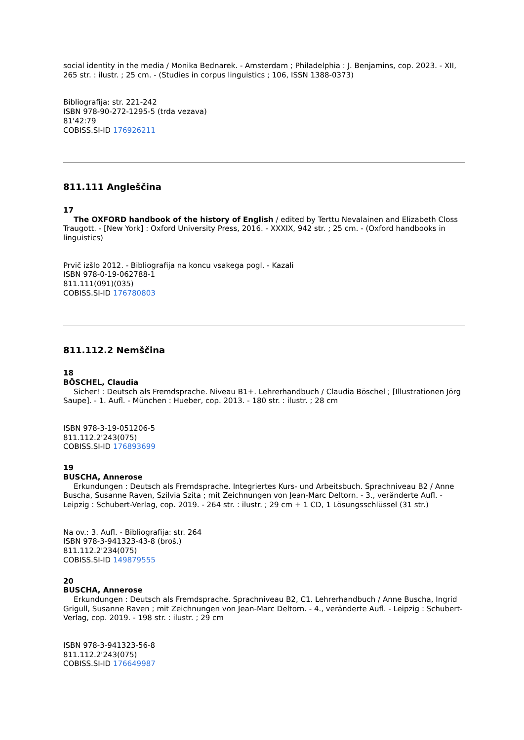social identity in the media / Monika Bednarek. - Amsterdam ; Philadelphia : J. Benjamins, cop. 2023. - XII, 265 str. : ilustr. ; 25 cm. - (Studies in corpus linguistics ; 106, ISSN 1388-0373)
Bibliografija: str. 221-242
ISBN 978-90-272-1295-5 (trda vezava)
81'42:79
COBISS.SI-ID 176926211
811.111 Angleščina
17
The OXFORD handbook of the history of English / edited by Terttu Nevalainen and Elizabeth Closs Traugott. - [New York] : Oxford University Press, 2016. - XXXIX, 942 str. ; 25 cm. - (Oxford handbooks in linguistics)
Prvič izšlo 2012. - Bibliografija na koncu vsakega pogl. - Kazali
ISBN 978-0-19-062788-1
811.111(091)(035)
COBISS.SI-ID 176780803
811.112.2 Nemščina
18
BÖSCHEL, Claudia
Sicher! : Deutsch als Fremdsprache. Niveau B1+. Lehrerhandbuch / Claudia Böschel ; [Illustrationen Jörg Saupe]. - 1. Aufl. - München : Hueber, cop. 2013. - 180 str. : ilustr. ; 28 cm
ISBN 978-3-19-051206-5
811.112.2'243(075)
COBISS.SI-ID 176893699
19
BUSCHA, Annerose
Erkundungen : Deutsch als Fremdsprache. Integriertes Kurs- und Arbeitsbuch. Sprachniveau B2 / Anne Buscha, Susanne Raven, Szilvia Szita ; mit Zeichnungen von Jean-Marc Deltorn. - 3., veränderte Aufl. - Leipzig : Schubert-Verlag, cop. 2019. - 264 str. : ilustr. ; 29 cm + 1 CD, 1 Lösungsschlüssel (31 str.)
Na ov.: 3. Aufl. - Bibliografija: str. 264
ISBN 978-3-941323-43-8 (broš.)
811.112.2'234(075)
COBISS.SI-ID 149879555
20
BUSCHA, Annerose
Erkundungen : Deutsch als Fremdsprache. Sprachniveau B2, C1. Lehrerhandbuch / Anne Buscha, Ingrid Grigull, Susanne Raven ; mit Zeichnungen von Jean-Marc Deltorn. - 4., veränderte Aufl. - Leipzig : Schubert-Verlag, cop. 2019. - 198 str. : ilustr. ; 29 cm
ISBN 978-3-941323-56-8
811.112.2'243(075)
COBISS.SI-ID 176649987